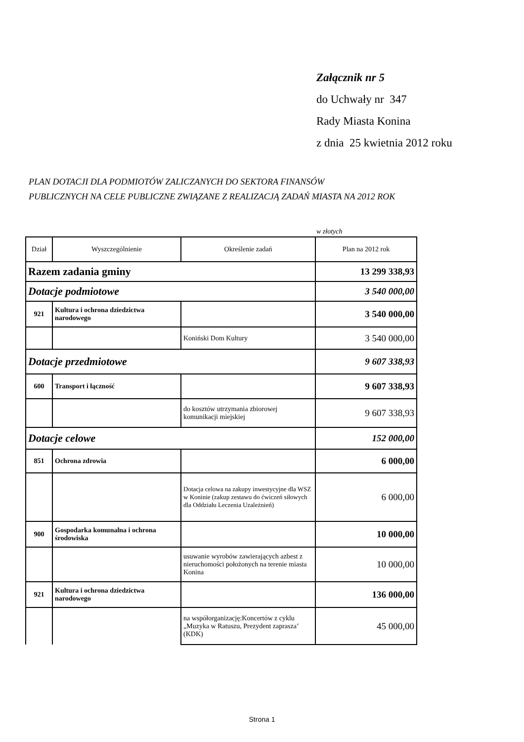Załącznik nr 5
do Uchwały nr 347
Rady Miasta Konina
z dnia 25 kwietnia 2012 roku
PLAN DOTACJI DLA PODMIOTÓW ZALICZANYCH DO SEKTORA FINANSÓW
PUBLICZNYCH NA CELE PUBLICZNE ZWIĄZANE Z REALIZACJĄ ZADAŃ MIASTA NA 2012 ROK
w złotych
| Dział | Wyszczególnienie | Określenie zadań | Plan na 2012 rok |
| --- | --- | --- | --- |
| Razem zadania gminy | | | 13 299 338,93 |
| Dotacje podmiotowe | | | 3 540 000,00 |
| 921 | Kultura i ochrona dziedzictwa narodowego | | 3 540 000,00 |
| | | Koniński Dom Kultury | 3 540 000,00 |
| Dotacje przedmiotowe | | | 9 607 338,93 |
| 600 | Transport i łączność | | 9 607 338,93 |
| | | do kosztów utrzymania zbiorowej komunikacji miejskiej | 9 607 338,93 |
| Dotacje celowe | | | 152 000,00 |
| 851 | Ochrona zdrowia | | 6 000,00 |
| | | Dotacja celowa na zakupy inwestycyjne dla WSZ w Koninie (zakup zestawu do ćwiczeń siłowych dla Oddziału Leczenia Uzależnień) | 6 000,00 |
| 900 | Gospodarka komunalna i ochrona środowiska | | 10 000,00 |
| | | usuwanie wyrobów zawierających azbest z nieruchomości położonych na terenie miasta Konina | 10 000,00 |
| 921 | Kultura i ochrona dziedzictwa narodowego | | 136 000,00 |
| | | na współorganizację:Koncertów z cyklu „Muzyka w Ratuszu, Prezydent zaprasza’ (KDK) | 45 000,00 |
Strona 1